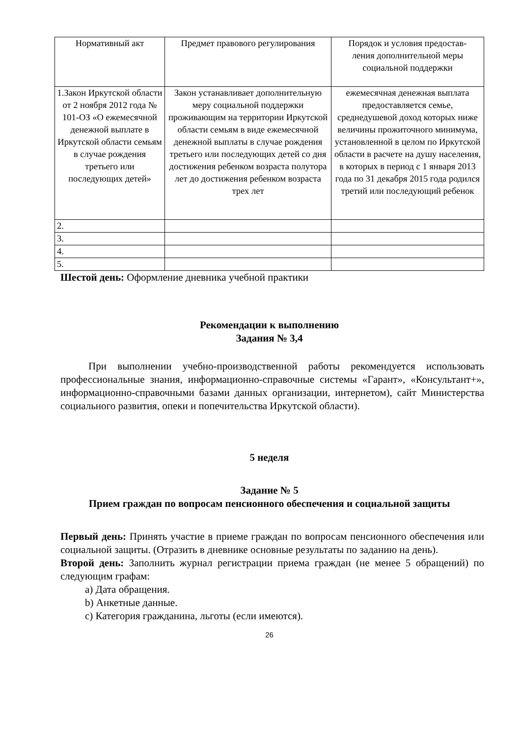| Нормативный акт | Предмет правового регулирования | Порядок и условия предостав- ления дополнительной меры социальной поддержки |
| 1.Закон Иркутской области от 2 ноября 2012 года № 101-ОЗ «О ежемесячной денежной выплате в Иркутской области семьям в случае рождения третьего или последующих детей» | Закон устанавливает дополнительную меру социальной поддержки проживающим на территории Иркутской области семьям в виде ежемесячной денежной выплаты в случае рождения третьего или последующих детей со дня достижения ребенком возраста полутора лет до достижения ребенком возраста трех лет | ежемесячная денежная выплата предоставляется семье, среднедушевой доход которых ниже величины прожиточного минимума, установленной в целом по Иркутской области в расчете на душу населения, в которых в период с 1 января 2013 года по 31 декабря 2015 года родился третий или последующий ребенок |
| 2. | | |
| 3. | | |
| 4. | | |
| 5. | | |
Шестой день: Оформление дневника учебной практики
Рекомендации к выполнению
Задания № 3,4
При выполнении учебно-производственной работы рекомендуется использовать профессиональные знания, информационно-справочные системы «Гарант», «Консультант+», информационно-справочными базами данных организации, интернетом), сайт Министерства социального развития, опеки и попечительства Иркутской области).
5 неделя
Задание № 5
Прием граждан по вопросам пенсионного обеспечения и социальной защиты
Первый день: Принять участие в приеме граждан по вопросам пенсионного обеспечения или социальной защиты. (Отразить в дневнике основные результаты по заданию на день).
Второй день: Заполнить журнал регистрации приема граждан (не менее 5 обращений) по следующим графам:
a) Дата обращения.
b) Анкетные данные.
c) Категория гражданина, льготы (если имеются).
26